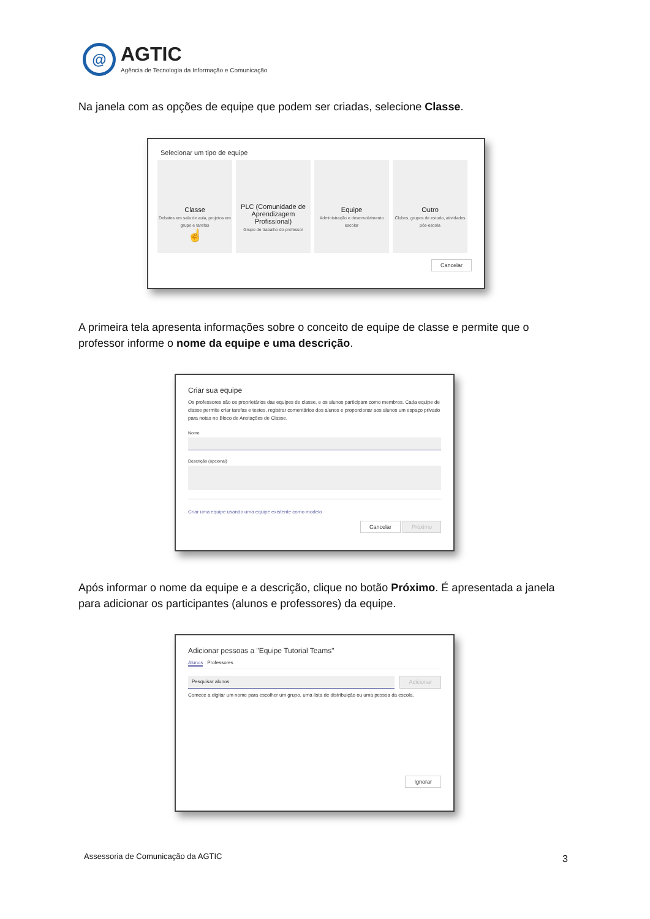@
AGTIC
Agência de Tecnologia da Informação e Comunicação
Na janela com as opções de equipe que podem ser criadas, selecione Classe.
Selecionar um tipo de equipe
Classe Debates em sala de aula, projetos em grupo e tarefas
☝
PLC (Comunidade de Aprendizagem Profissional) Grupo de trabalho do professor
Equipe Administração e desenvolvimento escolar
Outro Clubes, grupos de estudo, atividades pós-escola
Cancelar
A primeira tela apresenta informações sobre o conceito de equipe de classe e permite que o professor informe o nome da equipe e uma descrição.
Criar sua equipe
Os professores são os proprietários das equipes de classe, e os alunos participam como membros. Cada equipe de classe permite criar tarefas e testes, registrar comentários dos alunos e proporcionar aos alunos um espaço privado para notas no Bloco de Anotações de Classe.
Nome
Descrição (opcional)
Criar uma equipe usando uma equipe existente como modelo
Cancelar Próximo
Após informar o nome da equipe e a descrição, clique no botão Próximo. É apresentada a janela para adicionar os participantes (alunos e professores) da equipe.
Adicionar pessoas a "Equipe Tutorial Teams"
Alunos Professores
Pesquisar alunos
Adicionar
Comece a digitar um nome para escolher um grupo, uma lista de distribuição ou uma pessoa da escola.
Ignorar
Assessoria de Comunicação da AGTIC
3